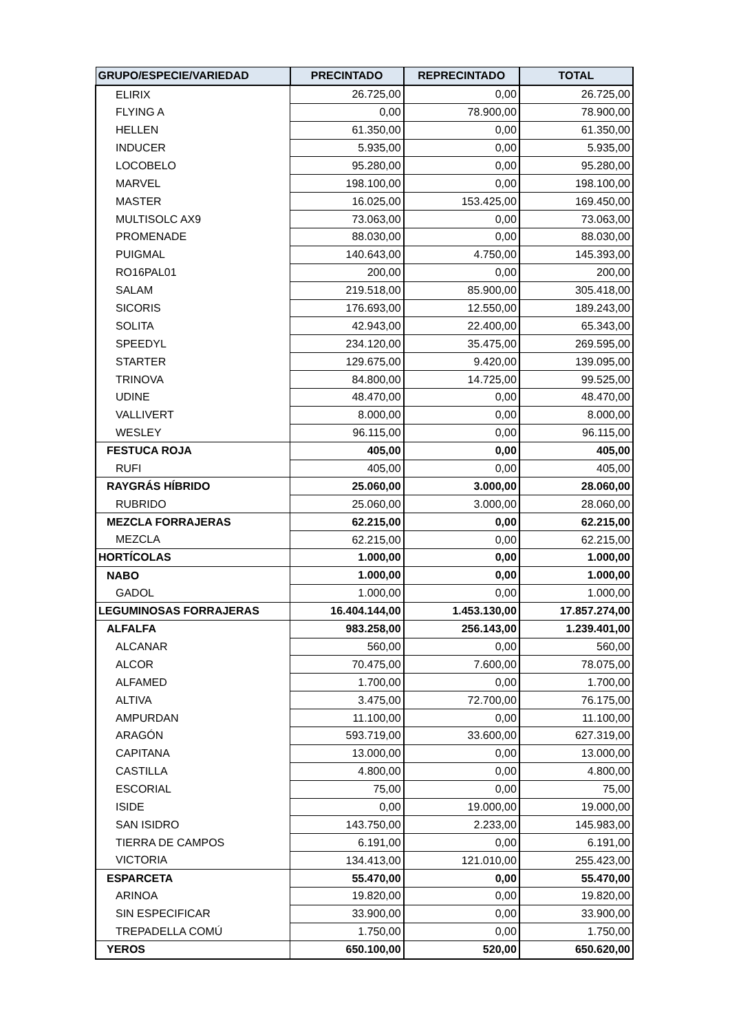| GRUPO/ESPECIE/VARIEDAD | PRECINTADO | REPRECINTADO | TOTAL |
| --- | --- | --- | --- |
| ELIRIX | 26.725,00 | 0,00 | 26.725,00 |
| FLYING A | 0,00 | 78.900,00 | 78.900,00 |
| HELLEN | 61.350,00 | 0,00 | 61.350,00 |
| INDUCER | 5.935,00 | 0,00 | 5.935,00 |
| LOCOBELO | 95.280,00 | 0,00 | 95.280,00 |
| MARVEL | 198.100,00 | 0,00 | 198.100,00 |
| MASTER | 16.025,00 | 153.425,00 | 169.450,00 |
| MULTISOLC AX9 | 73.063,00 | 0,00 | 73.063,00 |
| PROMENADE | 88.030,00 | 0,00 | 88.030,00 |
| PUIGMAL | 140.643,00 | 4.750,00 | 145.393,00 |
| RO16PAL01 | 200,00 | 0,00 | 200,00 |
| SALAM | 219.518,00 | 85.900,00 | 305.418,00 |
| SICORIS | 176.693,00 | 12.550,00 | 189.243,00 |
| SOLITA | 42.943,00 | 22.400,00 | 65.343,00 |
| SPEEDYL | 234.120,00 | 35.475,00 | 269.595,00 |
| STARTER | 129.675,00 | 9.420,00 | 139.095,00 |
| TRINOVA | 84.800,00 | 14.725,00 | 99.525,00 |
| UDINE | 48.470,00 | 0,00 | 48.470,00 |
| VALLIVERT | 8.000,00 | 0,00 | 8.000,00 |
| WESLEY | 96.115,00 | 0,00 | 96.115,00 |
| FESTUCA ROJA | 405,00 | 0,00 | 405,00 |
| RUFI | 405,00 | 0,00 | 405,00 |
| RAYGRÁS HÍBRIDO | 25.060,00 | 3.000,00 | 28.060,00 |
| RUBRIDO | 25.060,00 | 3.000,00 | 28.060,00 |
| MEZCLA FORRAJERAS | 62.215,00 | 0,00 | 62.215,00 |
| MEZCLA | 62.215,00 | 0,00 | 62.215,00 |
| HORTÍCOLAS | 1.000,00 | 0,00 | 1.000,00 |
| NABO | 1.000,00 | 0,00 | 1.000,00 |
| GADOL | 1.000,00 | 0,00 | 1.000,00 |
| LEGUMINOSAS FORRAJERAS | 16.404.144,00 | 1.453.130,00 | 17.857.274,00 |
| ALFALFA | 983.258,00 | 256.143,00 | 1.239.401,00 |
| ALCANAR | 560,00 | 0,00 | 560,00 |
| ALCOR | 70.475,00 | 7.600,00 | 78.075,00 |
| ALFAMED | 1.700,00 | 0,00 | 1.700,00 |
| ALTIVA | 3.475,00 | 72.700,00 | 76.175,00 |
| AMPURDAN | 11.100,00 | 0,00 | 11.100,00 |
| ARAGÓN | 593.719,00 | 33.600,00 | 627.319,00 |
| CAPITANA | 13.000,00 | 0,00 | 13.000,00 |
| CASTILLA | 4.800,00 | 0,00 | 4.800,00 |
| ESCORIAL | 75,00 | 0,00 | 75,00 |
| ISIDE | 0,00 | 19.000,00 | 19.000,00 |
| SAN ISIDRO | 143.750,00 | 2.233,00 | 145.983,00 |
| TIERRA DE CAMPOS | 6.191,00 | 0,00 | 6.191,00 |
| VICTORIA | 134.413,00 | 121.010,00 | 255.423,00 |
| ESPARCETA | 55.470,00 | 0,00 | 55.470,00 |
| ARINOA | 19.820,00 | 0,00 | 19.820,00 |
| SIN ESPECIFICAR | 33.900,00 | 0,00 | 33.900,00 |
| TREPADELLA COMÚ | 1.750,00 | 0,00 | 1.750,00 |
| YEROS | 650.100,00 | 520,00 | 650.620,00 |